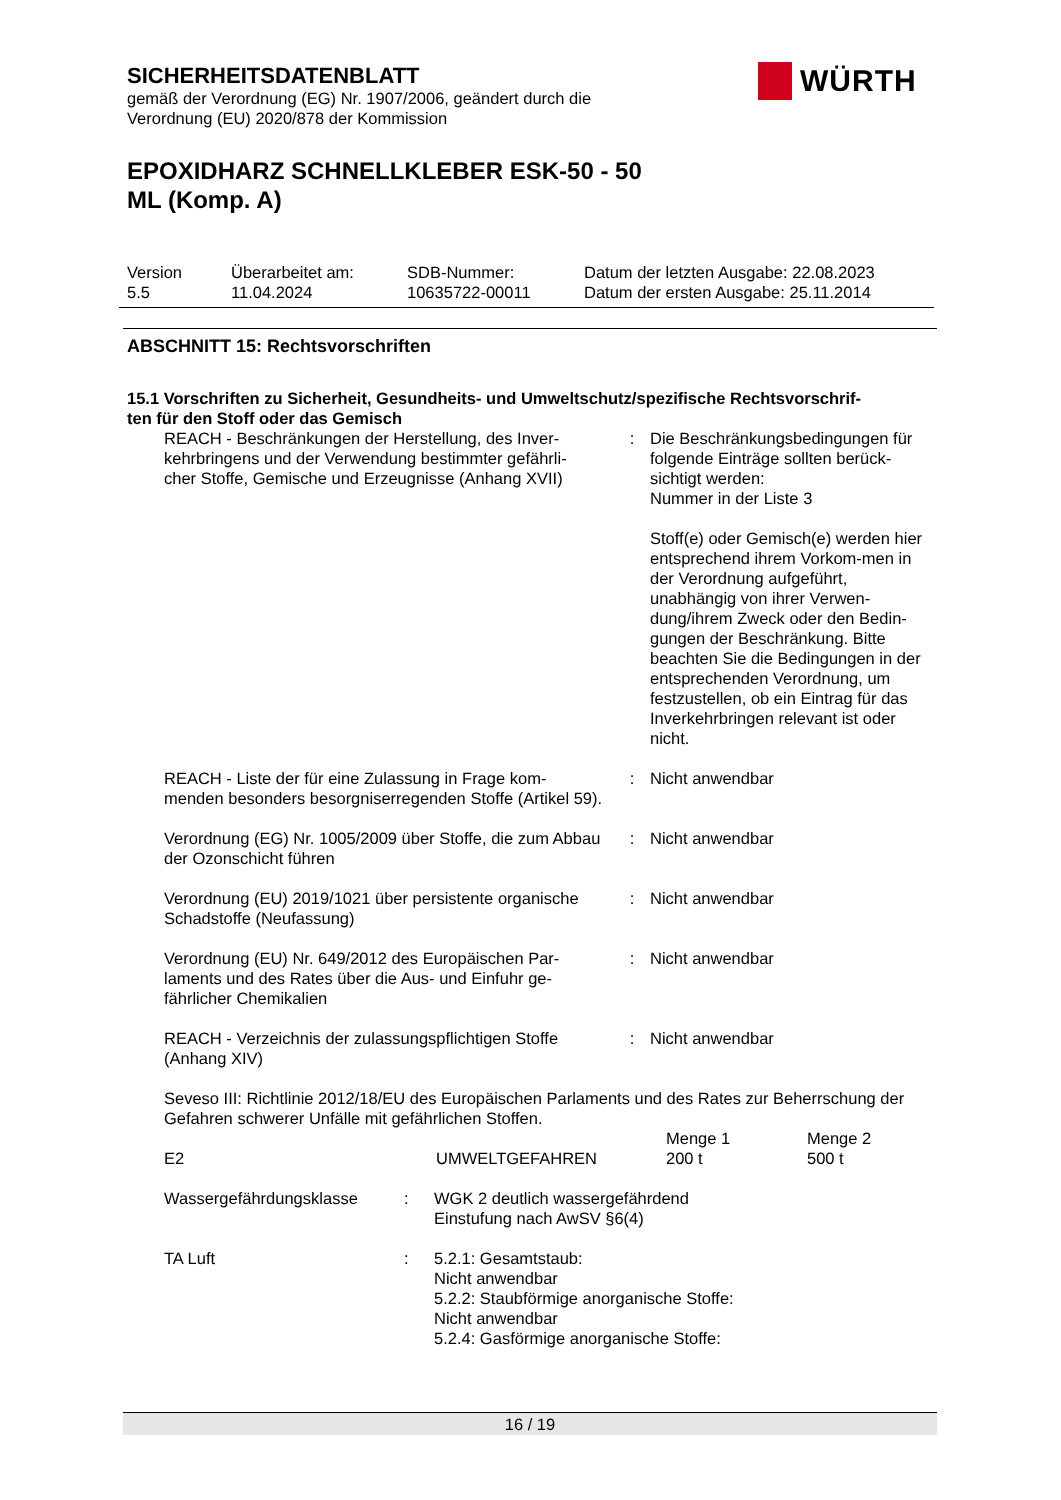SICHERHEITSDATENBLATT
gemäß der Verordnung (EG) Nr. 1907/2006, geändert durch die
Verordnung (EU) 2020/878 der Kommission
EPOXIDHARZ SCHNELLKLEBER ESK-50 - 50
ML (Komp. A)
WÜRTH
| Version 5.5 | Überarbeitet am: 11.04.2024 | SDB-Nummer: 10635722-00011 | Datum der letzten Ausgabe: 22.08.2023 Datum der ersten Ausgabe: 25.11.2014 |
ABSCHNITT 15: Rechtsvorschriften
15.1 Vorschriften zu Sicherheit, Gesundheits- und Umweltschutz/spezifische Rechtsvorschrif-
ten für den Stoff oder das Gemisch
| REACH - Beschränkungen der Herstellung, des Inver- kehrbringens und der Verwendung bestimmter gefährli- cher Stoffe, Gemische und Erzeugnisse (Anhang XVII) | : | Die Beschränkungsbedingungen für folgende Einträge sollten berück-sichtigt werden: Nummer in der Liste 3 Stoff(e) oder Gemisch(e) werden hier entsprechend ihrem Vorkom-men in der Verordnung aufgeführt, unabhängig von ihrer Verwen-dung/ihrem Zweck oder den Bedin-gungen der Beschränkung. Bitte beachten Sie die Bedingungen in der entsprechenden Verordnung, um festzustellen, ob ein Eintrag für das Inverkehrbringen relevant ist oder nicht. |
| REACH - Liste der für eine Zulassung in Frage kom- menden besonders besorgniserregenden Stoffe (Artikel 59). | : | Nicht anwendbar |
| Verordnung (EG) Nr. 1005/2009 über Stoffe, die zum Abbau der Ozonschicht führen | : | Nicht anwendbar |
| Verordnung (EU) 2019/1021 über persistente organische Schadstoffe (Neufassung) | : | Nicht anwendbar |
| Verordnung (EU) Nr. 649/2012 des Europäischen Par- laments und des Rates über die Aus- und Einfuhr ge- fährlicher Chemikalien | : | Nicht anwendbar |
| REACH - Verzeichnis der zulassungspflichtigen Stoffe (Anhang XIV) | : | Nicht anwendbar |
Seveso III: Richtlinie 2012/18/EU des Europäischen Parlaments und des Rates zur Beherrschung der Gefahren schwerer Unfälle mit gefährlichen Stoffen.
| E2 | UMWELTGEFAHREN | Menge 1 200 t | Menge 2 500 t |
| Wassergefährdungsklasse | : | WGK 2 deutlich wassergefährdend Einstufung nach AwSV §6(4) |
| TA Luft | : | 5.2.1: Gesamtstaub: Nicht anwendbar 5.2.2: Staubförmige anorganische Stoffe: Nicht anwendbar 5.2.4: Gasförmige anorganische Stoffe: |
16 / 19